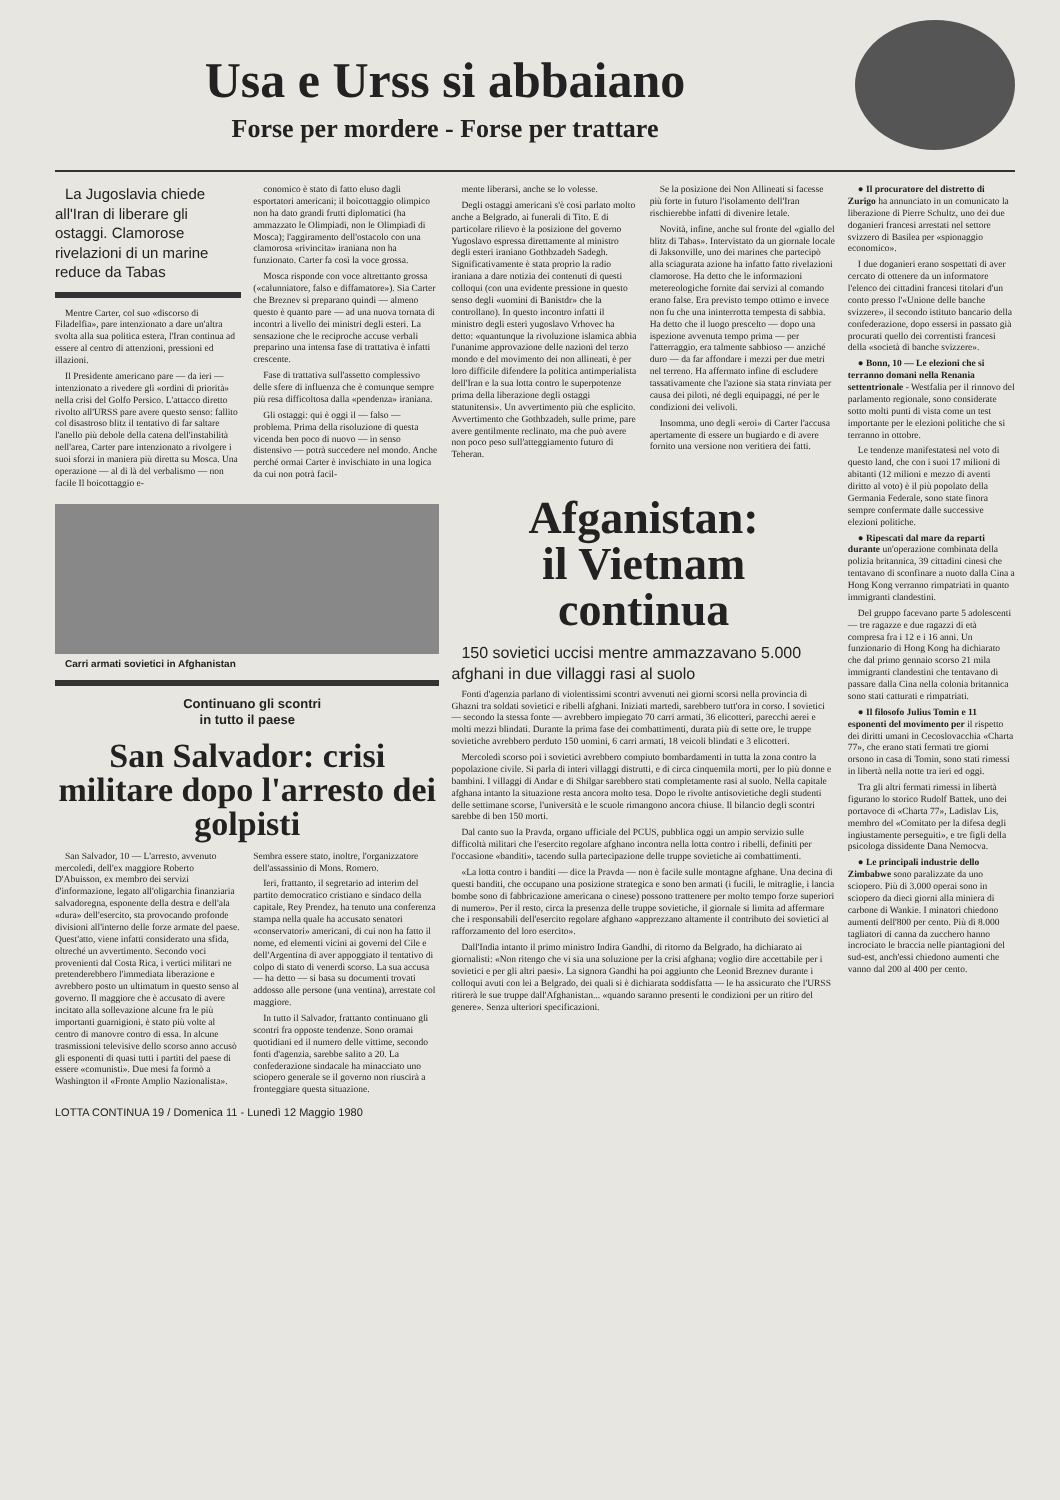Usa e Urss si abbaiano
Forse per mordere - Forse per trattare
La Jugoslavia chiede all'Iran di liberare gli ostaggi. Clamorose rivelazioni di un marine reduce da Tabas
Mentre Carter, col suo «discorso di Filadelfia», pare intenzionato a dare un'altra svolta alla sua politica estera, l'Iran continua ad essere al centro di attenzioni, pressioni ed illazioni.
Il Presidente americano pare — da ieri — intenzionato a rivedere gli «ordini di priorità» nella crisi del Golfo Persico. L'attacco diretto rivolto all'URSS pare avere questo senso: fallito col disastroso blitz il tentativo di far saltare l'anello più debole della catena dell'instabilità nell'area, Carter pare intenzionato a rivolgere i suoi sforzi in maniera più diretta su Mosca. Una operazione — al di là del verbalismo — non facile Il boicottaggio e-
conomico è stato di fatto eluso dagli esportatori americani; il boicottaggio olimpico non ha dato grandi frutti diplomatici (ha ammazzato le Olimpiadi, non le Olimpiadi di Mosca); l'aggiramento dell'ostacolo con una clamorosa «rivincita» iraniana non ha funzionato. Carter fa così la voce grossa.
Mosca risponde con voce altrettanto grossa («calunniatore, falso e diffamatore»). Sia Carter che Breznev si preparano quindi — almeno questo è quanto pare — ad una nuova tornata di incontri a livello dei ministri degli esteri. La sensazione che le reciproche accuse verbali preparino una intensa fase di trattativa è infatti crescente.
Fase di trattativa sull'assetto complessivo delle sfere di influenza che è comunque sempre più resa difficoltosa dalla «pendenza» iraniana.
Gli ostaggi: qui è oggi il — falso — problema. Prima della risoluzione di questa vicenda ben poco di nuovo — in senso distensivo — potrà succedere nel mondo. Anche perché ormai Carter è invischiato in una logica da cui non potrà facil-
Carri armati sovietici in Afghanistan
Continuano gli scontri
in tutto il paese
San Salvador: crisi militare dopo l'arresto dei golpisti
San Salvador, 10 — L'arresto, avvenuto mercoledì, dell'ex maggiore Roberto D'Abuisson, ex membro dei servizi d'informazione, legato all'oligarchia finanziaria salvadoregna, esponente della destra e dell'ala «dura» dell'esercito, sta provocando profonde divisioni all'interno delle forze armate del paese. Quest'atto, viene infatti considerato una sfida, oltreché un avvertimento. Secondo voci provenienti dal Costa Rica, i vertici militari ne pretenderebbero l'immediata liberazione e avrebbero posto un ultimatum in questo senso al governo. Il maggiore che è accusato di avere incitato alla sollevazione alcune fra le più importanti guarnigioni, è stato più volte al centro di manovre contro di essa. In alcune trasmissioni televisive dello scorso anno accusò gli esponenti di quasi tutti i partiti del paese di essere «comunisti». Due mesi fa formò a Washington il «Fronte Amplio Nazionalista». Sembra essere stato, inoltre, l'organizzatore dell'assassinio di Mons. Romero.
Ieri, frattanto, il segretario ad interim del partito democratico cristiano e sindaco della capitale, Rey Prendez, ha tenuto una conferenza stampa nella quale ha accusato senatori «conservatori» americani, di cui non ha fatto il nome, ed elementi vicini ai governi del Cile e dell'Argentina di aver appoggiato il tentativo di colpo di stato di venerdì scorso. La sua accusa — ha detto — si basa su documenti trovati addosso alle persone (una ventina), arrestate col maggiore.
In tutto il Salvador, frattanto continuano gli scontri fra opposte tendenze. Sono oramai quotidiani ed il numero delle vittime, secondo fonti d'agenzia, sarebbe salito a 20. La confederazione sindacale ha minacciato uno sciopero generale se il governo non riuscirà a fronteggiare questa situazione.
mente liberarsi, anche se lo volesse.
Degli ostaggi americani s'è così parlato molto anche a Belgrado, ai funerali di Tito. E di particolare rilievo è la posizione del governo Yugoslavo espressa direttamente al ministro degli esteri iraniano Gothbzadeh Sadegh. Significativamente è stata proprio la radio iraniana a dare notizia dei contenuti di questi colloqui (con una evidente pressione in questo senso degli «uomini di Banistdr» che la controllano). In questo incontro infatti il ministro degli esteri yugoslavo Vrhovec ha detto: «quantunque la rivoluzione islamica abbia l'unanime approvazione delle nazioni del terzo mondo e del movimento dei non allineati, è per loro difficile difendere la politica antimperialista dell'Iran e la sua lotta contro le superpotenze prima della liberazione degli ostaggi statunitensi». Un avvertimento più che esplicito. Avvertimento che Gothbzadeh, sulle prime, pare avere gentilmente reclinato, ma che può avere non poco peso sull'atteggiamento futuro di Teheran.
Se la posizione dei Non Allineati si facesse più forte in futuro l'isolamento dell'Iran rischierebbe infatti di divenire letale.
Novità, infine, anche sul fronte del «giallo del blitz di Tabas». Intervistato da un giornale locale di Jaksonville, uno dei marines che partecipò alla sciagurata azione ha infatto fatto rivelazioni clamorose. Ha detto che le informazioni metereologiche fornite dai servizi al comando erano false. Era previsto tempo ottimo e invece non fu che una ininterrotta tempesta di sabbia. Ha detto che il luogo prescelto — dopo una ispezione avvenuta tempo prima — per l'atterraggio, era talmente sabbioso — anziché duro — da far affondare i mezzi per due metri nel terreno. Ha affermato infine di escludere tassativamente che l'azione sia stata rinviata per causa dei piloti, né degli equipaggi, né per le condizioni dei velivoli.
Insomma, uno degli «eroi» di Carter l'accusa apertamente di essere un bugiardo e di avere fornito una versione non veritiera dei fatti.
Afganistan:
il Vietnam
continua
150 sovietici uccisi mentre ammazzavano 5.000 afghani in due villaggi rasi al suolo
Fonti d'agenzia parlano di violentissimi scontri avvenuti nei giorni scorsi nella provincia di Ghazni tra soldati sovietici e ribelli afghani. Iniziati martedì, sarebbero tutt'ora in corso. I sovietici — secondo la stessa fonte — avrebbero impiegato 70 carri armati, 36 elicotteri, parecchi aerei e molti mezzi blindati. Durante la prima fase dei combattimenti, durata più di sette ore, le truppe sovietiche avrebbero perduto 150 uomini, 6 carri armati, 18 veicoli blindati e 3 elicotteri.
Mercoledì scorso poi i sovietici avrebbero compiuto bombardamenti in tutta la zona contro la popolazione civile. Si parla di interi villaggi distrutti, e di circa cinquemila morti, per lo più donne e bambini. I villaggi di Andar e di Shilgar sarebbero stati completamente rasi al suolo. Nella capitale afghana intanto la situazione resta ancora molto tesa. Dopo le rivolte antisovietiche degli studenti delle settimane scorse, l'università e le scuole rimangono ancora chiuse. Il bilancio degli scontri sarebbe di ben 150 morti.
Dal canto suo la Pravda, organo ufficiale del PCUS, pubblica oggi un ampio servizio sulle difficoltà militari che l'esercito regolare afghano incontra nella lotta contro i ribelli, definiti per l'occasione «banditi», tacendo sulla partecipazione delle truppe sovietiche ai combattimenti.
«La lotta contro i banditi — dice la Pravda — non è facile sulle montagne afghane. Una decina di questi banditi, che occupano una posizione strategica e sono ben armati (i fucili, le mitraglie, i lancia bombe sono di fabbricazione americana o cinese) possono trattenere per molto tempo forze superiori di numero». Per il resto, circa la presenza delle truppe sovietiche, il giornale si limita ad affermare che i responsabili dell'esercito regolare afghano «apprezzano altamente il contributo dei sovietici al rafforzamento del loro esercito».
Dall'India intanto il primo ministro Indira Gandhi, di ritorno da Belgrado, ha dichiarato ai giornalisti: «Non ritengo che vi sia una soluzione per la crisi afghana; voglio dire accettabile per i sovietici e per gli altri paesi». La signora Gandhi ha poi aggiunto che Leonid Breznev durante i colloqui avuti con lei a Belgrado, dei quali si è dichiarata soddisfatta — le ha assicurato che l'URSS ritirerà le sue truppe dall'Afghanistan... «quando saranno presenti le condizioni per un ritiro del genere». Senza ulteriori specificazioni.
● Il procuratore del distretto di Zurigo ha annunciato in un comunicato la liberazione di Pierre Schultz, uno dei due doganieri francesi arrestati nel settore svizzero di Basilea per «spionaggio economico».
I due doganieri erano sospettati di aver cercato di ottenere da un informatore l'elenco dei cittadini francesi titolari d'un conto presso l'«Unione delle banche svizzere», il secondo istituto bancario della confederazione, dopo essersi in passato già procurati quello dei correntisti francesi della «società di banche svizzere».
● Bonn, 10 — Le elezioni che si terranno domani nella Renania settentrionale - Westfalia per il rinnovo del parlamento regionale, sono considerate sotto molti punti di vista come un test importante per le elezioni politiche che si terranno in ottobre.
Le tendenze manifestatesi nel voto di questo land, che con i suoi 17 milioni di abitanti (12 milioni e mezzo di aventi diritto al voto) è il più popolato della Germania Federale, sono state finora sempre confermate dalle successive elezioni politiche.
● Ripescati dal mare da reparti durante un'operazione combinata della polizia britannica, 39 cittadini cinesi che tentavano di sconfinare a nuoto dalla Cina a Hong Kong verranno rimpatriati in quanto immigranti clandestini.
Del gruppo facevano parte 5 adolescenti — tre ragazze e due ragazzi di età compresa fra i 12 e i 16 anni. Un funzionario di Hong Kong ha dichiarato che dal primo gennaio scorso 21 mila immigranti clandestini che tentavano di passare dalla Cina nella colonia britannica sono stati catturati e rimpatriati.
● Il filosofo Julius Tomin e 11 esponenti del movimento per il rispetto dei diritti umani in Cecoslovacchia «Charta 77», che erano stati fermati tre giorni orsono in casa di Tomin, sono stati rimessi in libertà nella notte tra ieri ed oggi.
Tra gli altri fermati rimessi in libertà figurano lo storico Rudolf Battek, uno dei portavoce di «Charta 77», Ladislav Lis, membro del «Comitato per la difesa degli ingiustamente perseguiti», e tre figli della psicologa dissidente Dana Nemocva.
● Le principali industrie dello Zimbabwe sono paralizzate da uno sciopero. Più di 3.000 operai sono in sciopero da dieci giorni alla miniera di carbone di Wankie. I minatori chiedono aumenti dell'800 per cento. Più di 8.000 tagliatori di canna da zucchero hanno incrociato le braccia nelle piantagioni del sud-est, anch'essi chiedono aumenti che vanno dal 200 al 400 per cento.
LOTTA CONTINUA 19 / Domenica 11 - Lunedì 12 Maggio 1980